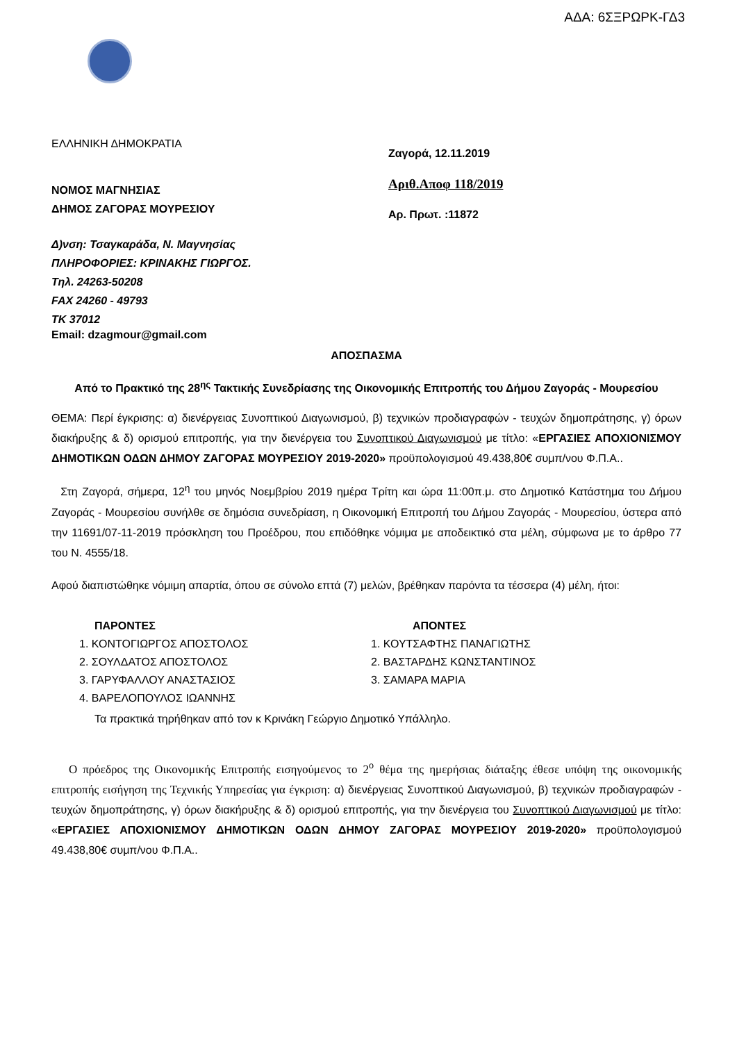ΑΔΑ: 6ΣΞΡΩΡΚ-ΓΔ3
ΕΛΛΗΝΙΚΗ ΔΗΜΟΚΡΑΤΙΑ
ΝΟΜΟΣ ΜΑΓΝΗΣΙΑΣ
ΔΗΜΟΣ ΖΑΓΟΡΑΣ ΜΟΥΡΕΣΙΟΥ
Δ)νση: Τσαγκαράδα, Ν. Μαγνησίας
ΠΛΗΡΟΦΟΡΙΕΣ: ΚΡΙΝΑΚΗΣ ΓΙΩΡΓΟΣ.
Τηλ. 24263-50208
FAX 24260 - 49793
ΤΚ 37012
Email: dzagmour@gmail.com
Ζαγορά, 12.11.2019
Αριθ.Αποφ 118/2019
Αρ. Πρωτ. :11872
ΑΠΟΣΠΑΣΜΑ
Από το Πρακτικό της 28<sup>ης</sup> Τακτικής Συνεδρίασης της Οικονομικής Επιτροπής του Δήμου Ζαγοράς - Μουρεσίου
ΘΕΜΑ: Περί έγκρισης: α) διενέργειας Συνοπτικού Διαγωνισμού, β) τεχνικών προδιαγραφών - τευχών δημοπράτησης, γ) όρων διακήρυξης & δ) ορισμού επιτροπής, για την διενέργεια του Συνοπτικού Διαγωνισμού με τίτλο: «ΕΡΓΑΣΙΕΣ ΑΠΟΧΙΟΝΙΣΜΟΥ ΔΗΜΟΤΙΚΩΝ ΟΔΩΝ ΔΗΜΟΥ ΖΑΓΟΡΑΣ ΜΟΥΡΕΣΙΟΥ 2019-2020» προϋπολογισμού 49.438,80€ συμπ/νου Φ.Π.Α..
Στη Ζαγορά, σήμερα, 12<sup>η</sup> του μηνός Νοεμβρίου 2019 ημέρα Τρίτη και ώρα 11:00π.μ. στο Δημοτικό Κατάστημα του Δήμου Ζαγοράς - Μουρεσίου συνήλθε σε δημόσια συνεδρίαση, η Οικονομική Επιτροπή του Δήμου Ζαγοράς - Μουρεσίου, ύστερα από την 11691/07-11-2019 πρόσκληση του Προέδρου, που επιδόθηκε νόμιμα με αποδεικτικό στα μέλη, σύμφωνα με το άρθρο 77 του Ν. 4555/18.
Αφού διαπιστώθηκε νόμιμη απαρτία, όπου σε σύνολο επτά (7) μελών, βρέθηκαν παρόντα τα τέσσερα (4) μέλη, ήτοι:
ΠΑΡΟΝΤΕΣ
1. ΚΟΝΤΟΓΙΩΡΓΟΣ ΑΠΟΣΤΟΛΟΣ
2. ΣΟΥΛΔΑΤΟΣ ΑΠΟΣΤΟΛΟΣ
3. ΓΑΡΥΦΑΛΛΟΥ ΑΝΑΣΤΑΣΙΟΣ
4. ΒΑΡΕΛΟΠΟΥΛΟΣ ΙΩΑΝΝΗΣ
ΑΠΟΝΤΕΣ
1. ΚΟΥΤΣΑΦΤΗΣ ΠΑΝΑΓΙΩΤΗΣ
2. ΒΑΣΤΑΡΔΗΣ ΚΩΝΣΤΑΝΤΙΝΟΣ
3. ΣΑΜΑΡΑ ΜΑΡΙΑ
Τα πρακτικά τηρήθηκαν από τον κ Κρινάκη Γεώργιο Δημοτικό Υπάλληλο.
Ο πρόεδρος της Οικονομικής Επιτροπής εισηγούμενος το 2<sup>ο</sup> θέμα της ημερήσιας διάταξης έθεσε υπόψη της οικονομικής επιτροπής εισήγηση της Τεχνικής Υπηρεσίας για έγκριση: α) διενέργειας Συνοπτικού Διαγωνισμού, β) τεχνικών προδιαγραφών - τευχών δημοπράτησης, γ) όρων διακήρυξης & δ) ορισμού επιτροπής, για την διενέργεια του Συνοπτικού Διαγωνισμού με τίτλο: «ΕΡΓΑΣΙΕΣ ΑΠΟΧΙΟΝΙΣΜΟΥ ΔΗΜΟΤΙΚΩΝ ΟΔΩΝ ΔΗΜΟΥ ΖΑΓΟΡΑΣ ΜΟΥΡΕΣΙΟΥ 2019-2020» προϋπολογισμού 49.438,80€ συμπ/νου Φ.Π.Α..